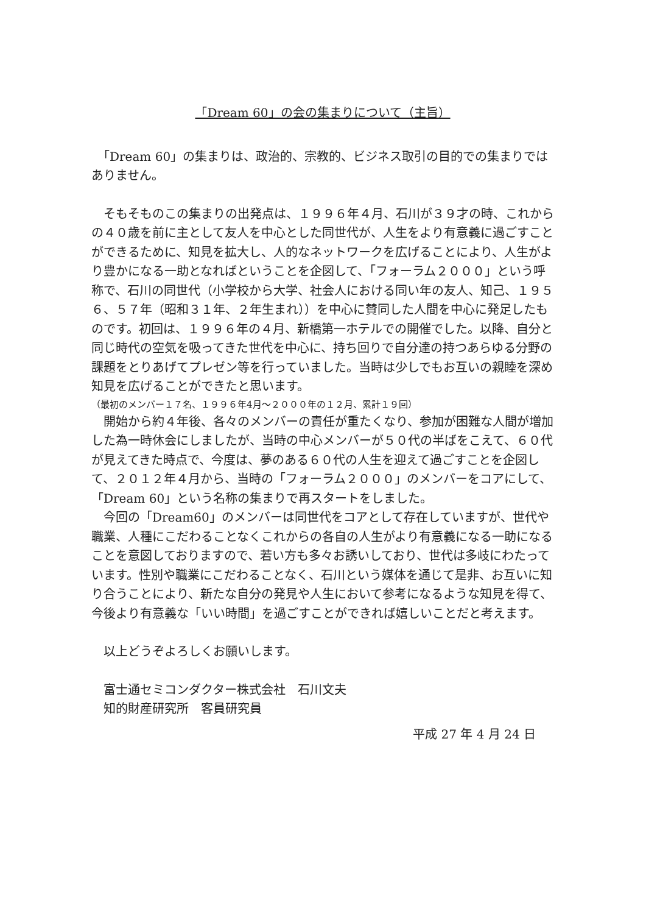「Dream 60」の会の集まりについて（主旨）
　「Dream 60」の集まりは、政治的、宗教的、ビジネス取引の目的での集まりではありません。
　そもそものこの集まりの出発点は、１９９６年４月、石川が３９才の時、これからの４０歳を前に主として友人を中心とした同世代が、人生をより有意義に過ごすことができるために、知見を拡大し、人的なネットワークを広げることにより、人生がより豊かになる一助となればということを企図して、「フォーラム２０００」という呼称で、石川の同世代（小学校から大学、社会人における同い年の友人、知己、１９５６、５７年（昭和３１年、２年生まれ））を中心に賛同した人間を中心に発足したものです。初回は、１９９６年の４月、新橋第一ホテルでの開催でした。以降、自分と同じ時代の空気を吸ってきた世代を中心に、持ち回りで自分達の持つあらゆる分野の課題をとりあげてプレゼン等を行っていました。当時は少しでもお互いの親睦を深め知見を広げることができたと思います。
（最初のメンバー１７名、１９９６年4月～２０００年の１２月、累計１９回）
　開始から約４年後、各々のメンバーの責任が重たくなり、参加が困難な人間が増加した為一時休会にしましたが、当時の中心メンバーが５０代の半ばをこえて、６０代が見えてきた時点で、今度は、夢のある６０代の人生を迎えて過ごすことを企図して、２０１２年４月から、当時の「フォーラム２０００」のメンバーをコアにして、「Dream 60」という名称の集まりで再スタートをしました。
　今回の「Dream60」のメンバーは同世代をコアとして存在していますが、世代や職業、人種にこだわることなくこれからの各自の人生がより有意義になる一助になることを意図しておりますので、若い方も多々お誘いしており、世代は多岐にわたっています。性別や職業にこだわることなく、石川という媒体を通じて是非、お互いに知り合うことにより、新たな自分の発見や人生において参考になるような知見を得て、今後より有意義な「いい時間」を過ごすことができれば嬉しいことだと考えます。
以上どうぞよろしくお願いします。
富士通セミコンダクター株式会社　石川文夫
知的財産研究所　客員研究員
平成 27 年 4 月 24 日